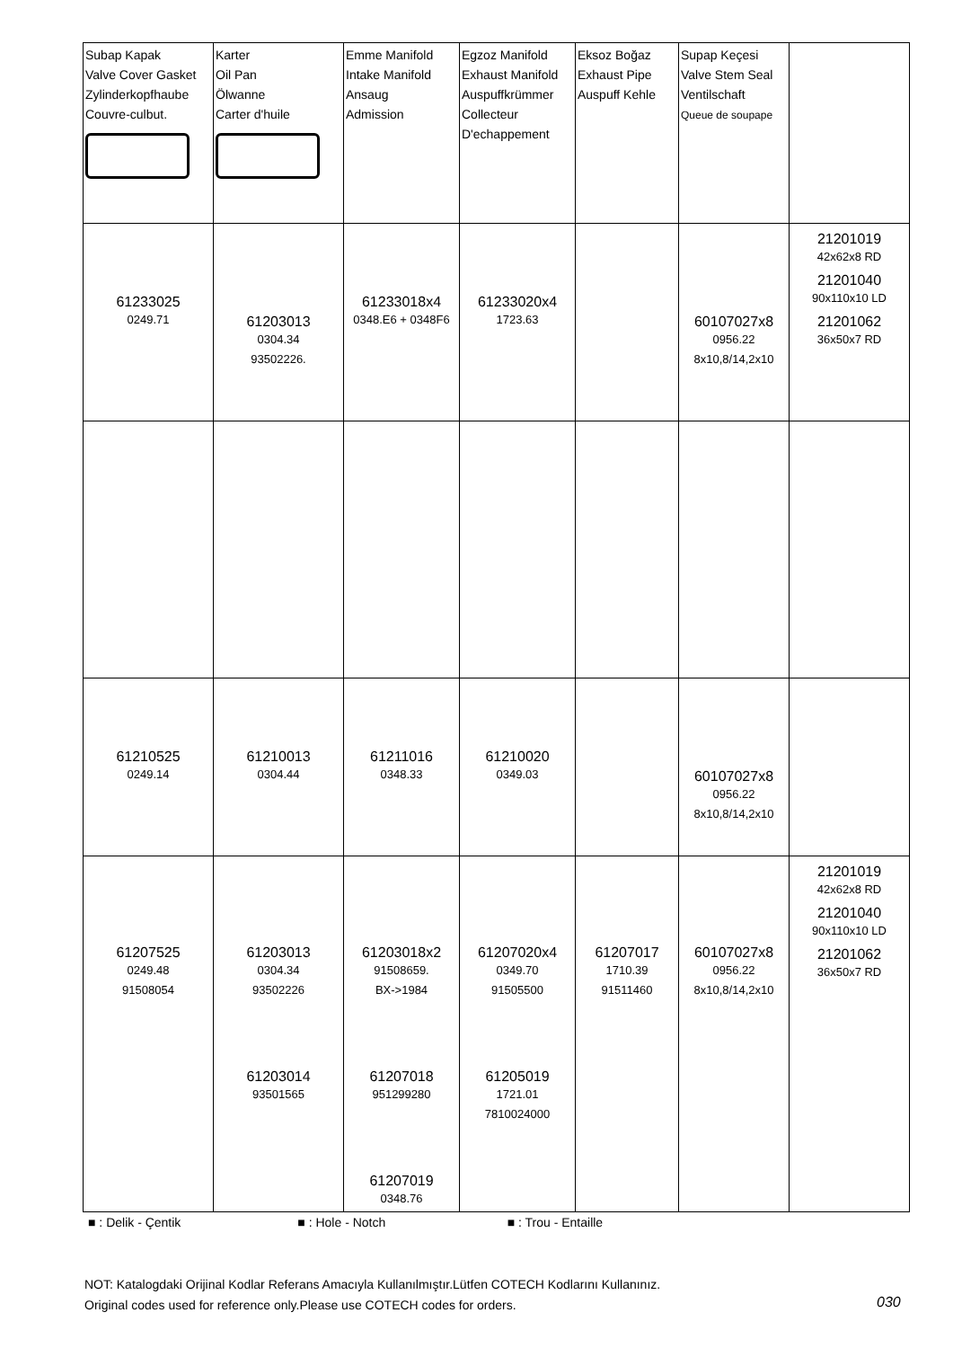| Subap Kapak Valve Cover Gasket Zylinderkopfhaube Couvre-culbut. | Karter Oil Pan Ölwanne Carter d'huile | Emme Manifold Intake Manifold Ansaug Admission | Egzoz Manifold Exhaust Manifold Auspuffkrümmer Collecteur D'echappement | Eksoz Boğaz Exhaust Pipe Auspuff Kehle | Supap Keçesi Valve Stem Seal Ventilschaft Queue de soupape | |
| 61233025 0249.71 | 61203013 0304.34 93502226. | 61233018x4 0348.E6 + 0348F6 | 61233020x4 1723.63 | | 60107027x8 0956.22 8x10,8/14,2x10 | 21201019 42x62x8 RD 21201040 90x110x10 LD 21201062 36x50x7 RD |
| 61210525 0249.14 | 61210013 0304.44 | 61211016 0348.33 | 61210020 0349.03 | | 60107027x8 0956.22 8x10,8/14,2x10 | |
| 61207525 0249.48 91508054 | 61203013 0304.34 93502226 61203014 93501565 | 61203018x2 91508659. BX->1984 61207018 951299280 61207019 0348.76 | 61207020x4 0349.70 91505500 61205019 1721.01 7810024000 | 61207017 1710.39 91511460 | 60107027x8 0956.22 8x10,8/14,2x10 | 21201019 42x62x8 RD 21201040 90x110x10 LD 21201062 36x50x7 RD |
■ : Delik - Çentik ■ : Hole - Notch ■ : Trou - Entaille
NOT: Katalogdaki Orijinal Kodlar Referans Amacıyla Kullanılmıştır.Lütfen COTECH Kodlarını Kullanınız.
Original codes used for reference only.Please use COTECH codes for orders.
030